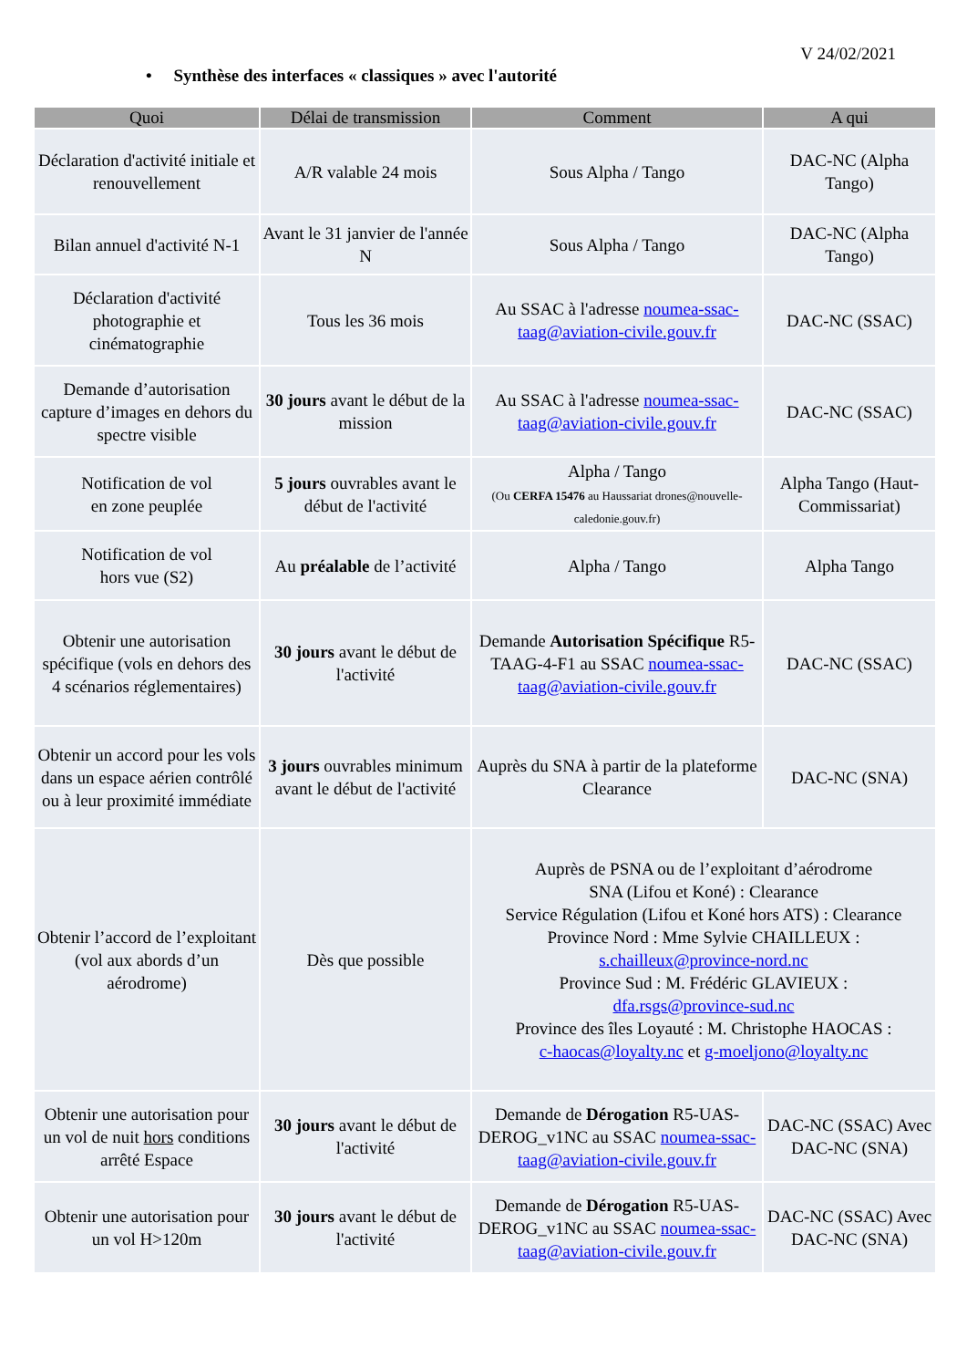V 24/02/2021
• Synthèse des interfaces « classiques » avec l'autorité
| Quoi | Délai de transmission | Comment | A qui |
| --- | --- | --- | --- |
| Déclaration d'activité initiale et renouvellement | A/R valable 24 mois | Sous Alpha / Tango | DAC-NC (Alpha Tango) |
| Bilan annuel d'activité N-1 | Avant le 31 janvier de l'année N | Sous Alpha / Tango | DAC-NC (Alpha Tango) |
| Déclaration d'activité photographie et cinématographie | Tous les 36 mois | Au SSAC à l'adresse noumea-ssac-taag@aviation-civile.gouv.fr | DAC-NC (SSAC) |
| Demande d’autorisation capture d’images en dehors du spectre visible | 30 jours avant le début de la mission | Au SSAC à l'adresse noumea-ssac-taag@aviation-civile.gouv.fr | DAC-NC (SSAC) |
| Notification de vol en zone peuplée | 5 jours ouvrables avant le début de l'activité | Alpha / Tango (Ou CERFA 15476 au Haussariat drones@nouvelle-caledonie.gouv.fr) | Alpha Tango (Haut-Commissariat) |
| Notification de vol hors vue (S2) | Au préalable de l’activité | Alpha / Tango | Alpha Tango |
| Obtenir une autorisation spécifique (vols en dehors des 4 scénarios réglementaires) | 30 jours avant le début de l'activité | Demande Autorisation Spécifique R5-TAAG-4-F1 au SSAC noumea-ssac-taag@aviation-civile.gouv.fr | DAC-NC (SSAC) |
| Obtenir un accord pour les vols dans un espace aérien contrôlé ou à leur proximité immédiate | 3 jours ouvrables minimum avant le début de l'activité | Auprès du SNA à partir de la plateforme Clearance | DAC-NC (SNA) |
| Obtenir l’accord de l’exploitant (vol aux abords d’un aérodrome) | Dès que possible | Auprès de PSNA ou de l’exploitant d’aérodrome SNA (Lifou et Koné) : Clearance Service Régulation (Lifou et Koné hors ATS) : Clearance Province Nord : Mme Sylvie CHAILLEUX : s.chailleux@province-nord.nc Province Sud : M. Frédéric GLAVIEUX : dfa.rsgs@province-sud.nc Province des îles Loyauté : M. Christophe HAOCAS : c-haocas@loyalty.nc et g-moeljono@loyalty.nc | |
| Obtenir une autorisation pour un vol de nuit hors conditions arrêté Espace | 30 jours avant le début de l'activité | Demande de Dérogation R5-UAS-DEROG_v1NC au SSAC noumea-ssac-taag@aviation-civile.gouv.fr | DAC-NC (SSAC) Avec DAC-NC (SNA) |
| Obtenir une autorisation pour un vol H>120m | 30 jours avant le début de l'activité | Demande de Dérogation R5-UAS-DEROG_v1NC au SSAC noumea-ssac-taag@aviation-civile.gouv.fr | DAC-NC (SSAC) Avec DAC-NC (SNA) |